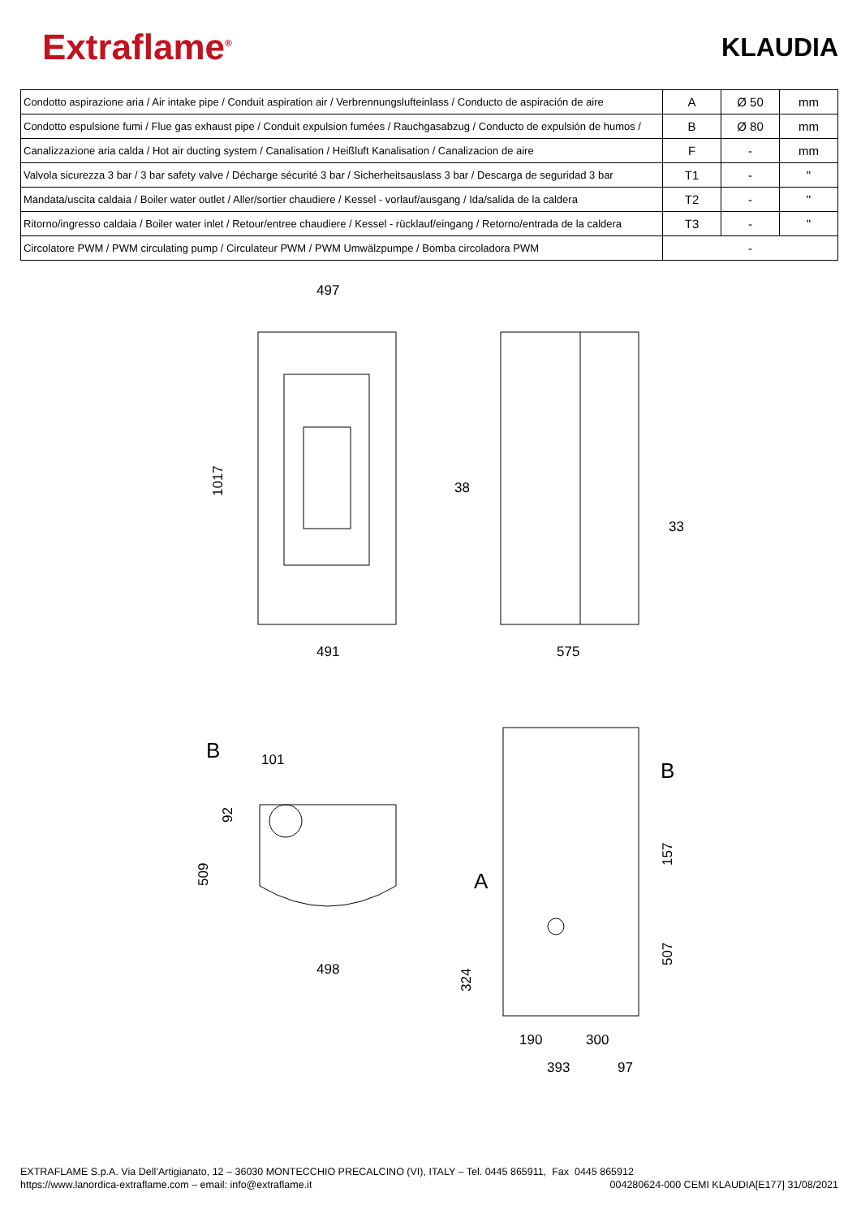Extraflame<sup>®</sup>
KLAUDIA
| Condotto aspirazione aria / Air intake pipe / Conduit aspiration air / Verbrennungslufteinlass / Conducto de aspiración de aire | A | Ø 50 | mm |
| Condotto espulsione fumi / Flue gas exhaust pipe / Conduit expulsion fumées / Rauchgasabzug / Conducto de expulsión de humos / | B | Ø 80 | mm |
| Canalizzazione aria calda / Hot air ducting system / Canalisation / Heißluft Kanalisation / Canalizacion de aire | F | - | mm |
| Valvola sicurezza 3 bar / 3 bar safety valve / Décharge sécurité 3 bar / Sicherheitsauslass 3 bar / Descarga de seguridad 3 bar | T1 | - | " |
| Mandata/uscita caldaia / Boiler water outlet / Aller/sortier chaudiere / Kessel - vorlauf/ausgang / Ida/salida de la caldera | T2 | - | " |
| Ritorno/ingresso caldaia / Boiler water inlet / Retour/entree chaudiere / Kessel - rücklauf/eingang / Retorno/entrada de la caldera | T3 | - | " |
| Circolatore PWM / PWM circulating pump / Circulateur PWM / PWM Umwälzpumpe / Bomba circoladora PWM | - | | |
497
491
575
38
33
101
498
B
B
A
190
300
393
97
1017
92
509
157
507
324
EXTRAFLAME S.p.A. Via Dell’Artigianato, 12 – 36030 MONTECCHIO PRECALCINO (VI), ITALY – Tel. 0445 865911, Fax 0445 865912
https://www.lanordica-extraflame.com – email: info@extraflame.it 004280624-000 CEMI KLAUDIA[E177] 31/08/2021